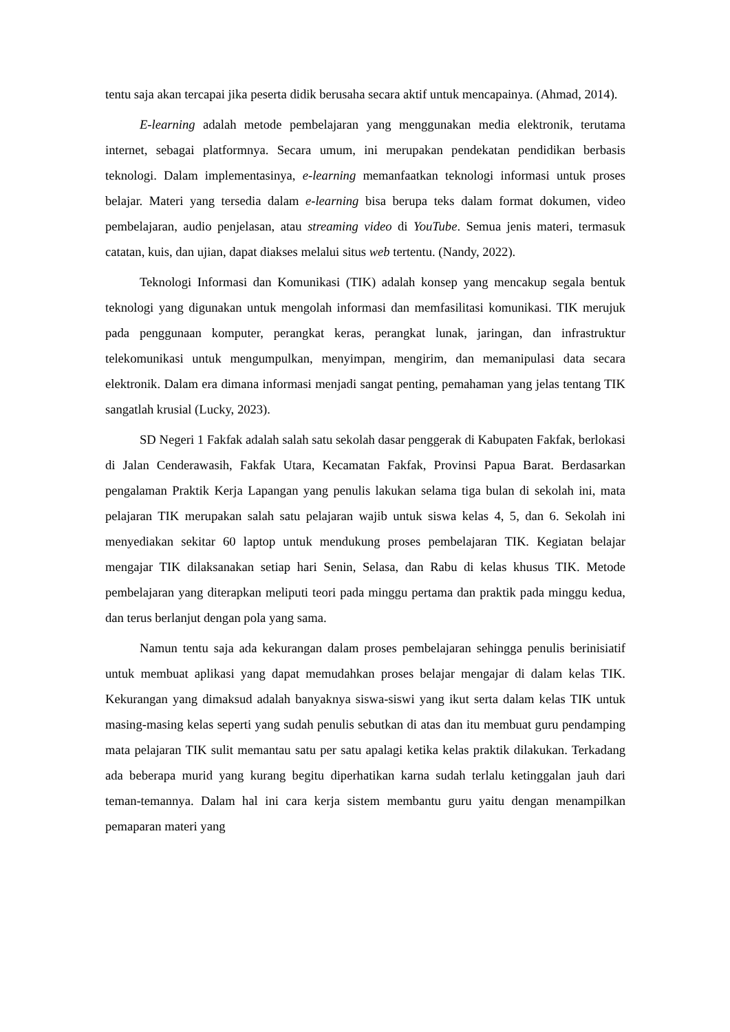tentu saja akan tercapai jika peserta didik berusaha secara aktif untuk mencapainya. (Ahmad, 2014).
E-learning adalah metode pembelajaran yang menggunakan media elektronik, terutama internet, sebagai platformnya. Secara umum, ini merupakan pendekatan pendidikan berbasis teknologi. Dalam implementasinya, e-learning memanfaatkan teknologi informasi untuk proses belajar. Materi yang tersedia dalam e-learning bisa berupa teks dalam format dokumen, video pembelajaran, audio penjelasan, atau streaming video di YouTube. Semua jenis materi, termasuk catatan, kuis, dan ujian, dapat diakses melalui situs web tertentu. (Nandy, 2022).
Teknologi Informasi dan Komunikasi (TIK) adalah konsep yang mencakup segala bentuk teknologi yang digunakan untuk mengolah informasi dan memfasilitasi komunikasi. TIK merujuk pada penggunaan komputer, perangkat keras, perangkat lunak, jaringan, dan infrastruktur telekomunikasi untuk mengumpulkan, menyimpan, mengirim, dan memanipulasi data secara elektronik. Dalam era dimana informasi menjadi sangat penting, pemahaman yang jelas tentang TIK sangatlah krusial (Lucky, 2023).
SD Negeri 1 Fakfak adalah salah satu sekolah dasar penggerak di Kabupaten Fakfak, berlokasi di Jalan Cenderawasih, Fakfak Utara, Kecamatan Fakfak, Provinsi Papua Barat. Berdasarkan pengalaman Praktik Kerja Lapangan yang penulis lakukan selama tiga bulan di sekolah ini, mata pelajaran TIK merupakan salah satu pelajaran wajib untuk siswa kelas 4, 5, dan 6. Sekolah ini menyediakan sekitar 60 laptop untuk mendukung proses pembelajaran TIK. Kegiatan belajar mengajar TIK dilaksanakan setiap hari Senin, Selasa, dan Rabu di kelas khusus TIK. Metode pembelajaran yang diterapkan meliputi teori pada minggu pertama dan praktik pada minggu kedua, dan terus berlanjut dengan pola yang sama.
Namun tentu saja ada kekurangan dalam proses pembelajaran sehingga penulis berinisiatif untuk membuat aplikasi yang dapat memudahkan proses belajar mengajar di dalam kelas TIK. Kekurangan yang dimaksud adalah banyaknya siswa-siswi yang ikut serta dalam kelas TIK untuk masing-masing kelas seperti yang sudah penulis sebutkan di atas dan itu membuat guru pendamping mata pelajaran TIK sulit memantau satu per satu apalagi ketika kelas praktik dilakukan. Terkadang ada beberapa murid yang kurang begitu diperhatikan karna sudah terlalu ketinggalan jauh dari teman-temannya. Dalam hal ini cara kerja sistem membantu guru yaitu dengan menampilkan pemaparan materi yang